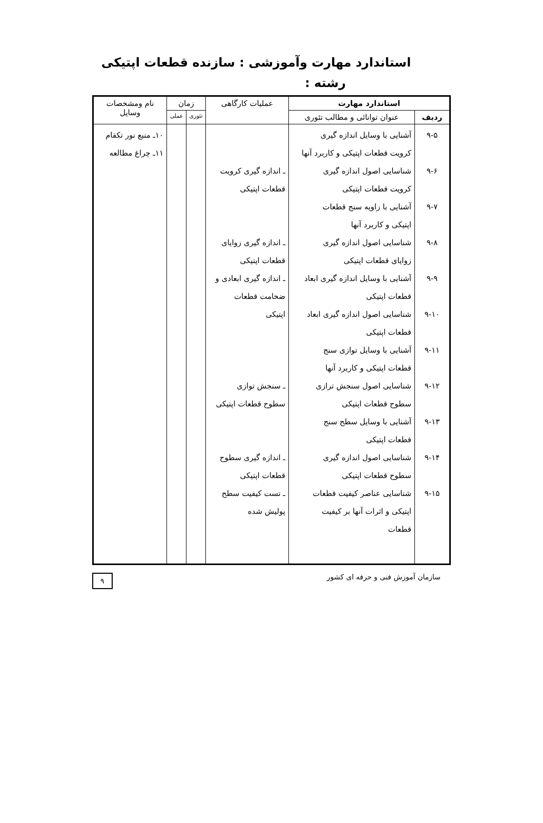استاندارد مهارت وآموزشی : سازنده قطعات اپتیکی
رشته :
| استاندارد مهارت | | عملیات کارگاهی | زمان | | نام ومشخصات وسایل |
| --- | --- | --- | --- | --- | --- |
| ردیف | عنوان توانائی و مطالب تئوری | | تئوری | عملی | |
| ۹-۵ ۹-۶ ۹-۷ ۹-۸ ۹-۹ ۹-۱۰ ۹-۱۱ ۹-۱۲ ۹-۱۳ ۹-۱۴ ۹-۱۵ | آشنایی با وسایل اندازه گیری کرویت قطعات اپتیکی و کاربرد آنها شناسایی اصول اندازه گیری کرویت قطعات اپتیکی آشنایی با زاویه سنج قطعات اپتیکی و کاربرد آنها شناسایی اصول اندازه گیری زوایای قطعات اپتیکی آشنایی با وسایل اندازه گیری ابعاد قطعات اپتیکی شناسایی اصول اندازه گیری ابعاد قطعات اپتیکی آشنایی با وسایل توازی سنج قطعات اپتیکی و کاربرد آنها شناسایی اصول سنجش ترازی سطوح قطعات اپتیکی آشنایی با وسایل سطح سنج قطعات اپتیکی شناسایی اصول اندازه گیری سطوح قطعات اپتیکی شناسایی عناصر کیفیت قطعات اپتیکی و اثرات آنها بر کیفیت قطعات | ـ اندازه گیری کرویت قطعات اپتیکی ـ اندازه گیری زوایای قطعات اپتیکی ـ اندازه گیری ابعادی و ضخامت قطعات اپتیکی ـ سنجش توازی سطوح قطعات اپتیکی ـ اندازه گیری سطوح قطعات اپتیکی ـ تست کیفیت سطح پولیش شده | | | ۱۰ـ منبع نور تکفام ۱۱ـ چراغ مطالعه |
سازمان آموزش فنی و حرفه ای کشور ۹